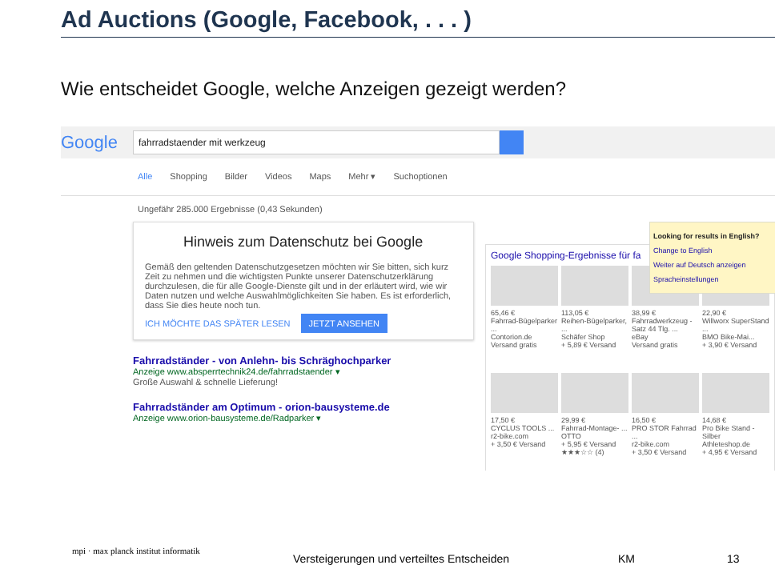Ad Auctions (Google, Facebook, . . . )
Wie entscheidet Google, welche Anzeigen gezeigt werden?
Google
fahrradstaender mit werkzeug
Alle Shopping Bilder Videos Maps Mehr ▾ Suchoptionen
Ungefähr 285.000 Ergebnisse (0,43 Sekunden)
Hinweis zum Datenschutz bei Google
Gemäß den geltenden Datenschutzgesetzen möchten wir Sie bitten, sich kurz Zeit zu nehmen und die wichtigsten Punkte unserer Datenschutzerklärung durchzulesen, die für alle Google-Dienste gilt und in der erläutert wird, wie wir Daten nutzen und welche Auswahlmöglichkeiten Sie haben. Es ist erforderlich, dass Sie dies heute noch tun.
ICH MÖCHTE DAS SPÄTER LESEN JETZT ANSEHEN
Fahrradständer - von Anlehn- bis Schräghochparker
Anzeige www.absperrtechnik24.de/fahrradstaender ▾
Große Auswahl & schnelle Lieferung!
Fahrradständer am Optimum - orion-bausysteme.de
Anzeige www.orion-bausysteme.de/Radparker ▾
Google Shopping-Ergebnisse für fa
65,46 €
Fahrrad-Bügelparker ...
Contorion.de
Versand gratis
113,05 €
Reihen-Bügelparker, ...
Schäfer Shop
+ 5,89 € Versand
38,99 €
Fahrradwerkzeug - Satz 44 Tlg. ...
eBay
Versand gratis
22,90 €
Willworx SuperStand ...
BMO Bike-Mai...
+ 3,90 € Versand
17,50 €
CYCLUS TOOLS ...
r2-bike.com
+ 3,50 € Versand
29,99 €
Fahrrad-Montage- ...
OTTO
+ 5,95 € Versand
★★★☆☆ (4)
16,50 €
PRO STOR Fahrrad ...
r2-bike.com
+ 3,50 € Versand
14,68 €
Pro Bike Stand - Silber
Athleteshop.de
+ 4,95 € Versand
Looking for results in English?
Change to English
Weiter auf Deutsch anzeigen
Spracheinstellungen
mpi · max planck institut informatik
Versteigerungen und verteiltes Entscheiden KM 13